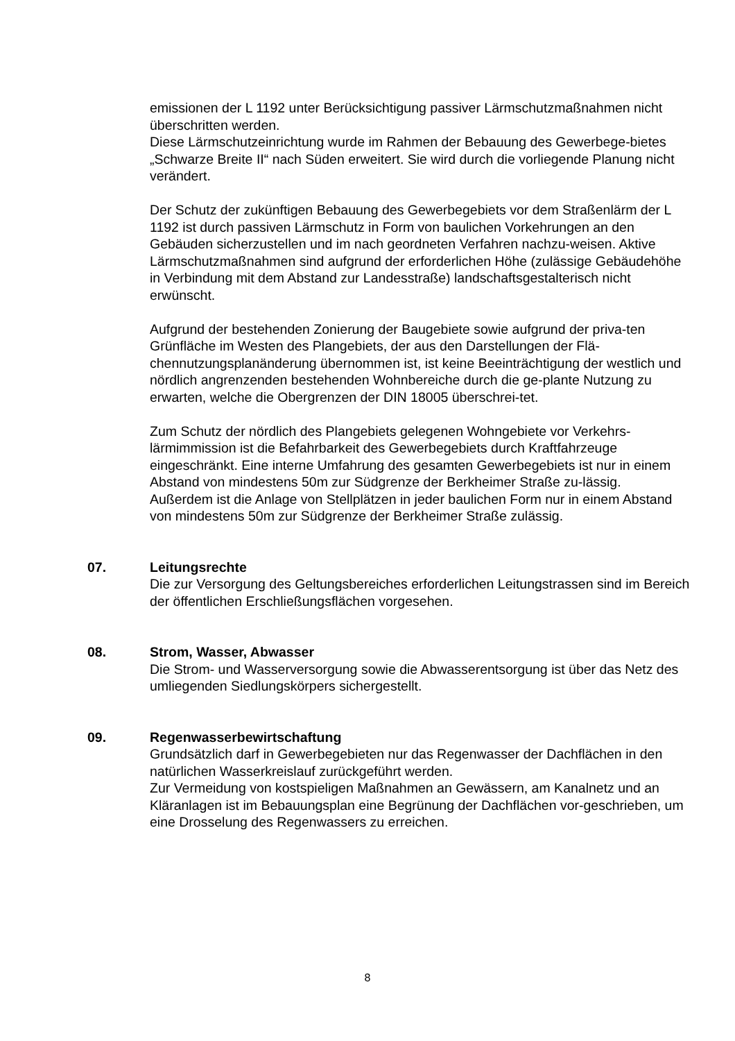emissionen der L 1192 unter Berücksichtigung passiver Lärmschutzmaßnahmen nicht überschritten werden.
Diese Lärmschutzeinrichtung wurde im Rahmen der Bebauung des Gewerbege-bietes „Schwarze Breite II“ nach Süden erweitert. Sie wird durch die vorliegende Planung nicht verändert.
Der Schutz der zukünftigen Bebauung des Gewerbegebiets vor dem Straßenlärm der L 1192 ist durch passiven Lärmschutz in Form von baulichen Vorkehrungen an den Gebäuden sicherzustellen und im nach geordneten Verfahren nachzu-weisen. Aktive Lärmschutzmaßnahmen sind aufgrund der erforderlichen Höhe (zulässige Gebäudehöhe in Verbindung mit dem Abstand zur Landesstraße) landschaftsgestalterisch nicht erwünscht.
Aufgrund der bestehenden Zonierung der Baugebiete sowie aufgrund der priva-ten Grünfläche im Westen des Plangebiets, der aus den Darstellungen der Flä-chennutzungsplanänderung übernommen ist, ist keine Beeinträchtigung der westlich und nördlich angrenzenden bestehenden Wohnbereiche durch die ge-plante Nutzung zu erwarten, welche die Obergrenzen der DIN 18005 überschrei-tet.
Zum Schutz der nördlich des Plangebiets gelegenen Wohngebiete vor Verkehrs-lärmimmission ist die Befahrbarkeit des Gewerbegebiets durch Kraftfahrzeuge eingeschränkt. Eine interne Umfahrung des gesamten Gewerbegebiets ist nur in einem Abstand von mindestens 50m zur Südgrenze der Berkheimer Straße zu-lässig.
Außerdem ist die Anlage von Stellplätzen in jeder baulichen Form nur in einem Abstand von mindestens 50m zur Südgrenze der Berkheimer Straße zulässig.
07. Leitungsrechte
Die zur Versorgung des Geltungsbereiches erforderlichen Leitungstrassen sind im Bereich der öffentlichen Erschließungsflächen vorgesehen.
08. Strom, Wasser, Abwasser
Die Strom- und Wasserversorgung sowie die Abwasserentsorgung ist über das Netz des umliegenden Siedlungskörpers sichergestellt.
09. Regenwasserbewirtschaftung
Grundsätzlich darf in Gewerbegebieten nur das Regenwasser der Dachflächen in den natürlichen Wasserkreislauf zurückgeführt werden.
Zur Vermeidung von kostspieligen Maßnahmen an Gewässern, am Kanalnetz und an Kläranlagen ist im Bebauungsplan eine Begrünung der Dachflächen vor-geschrieben, um eine Drosselung des Regenwassers zu erreichen.
8